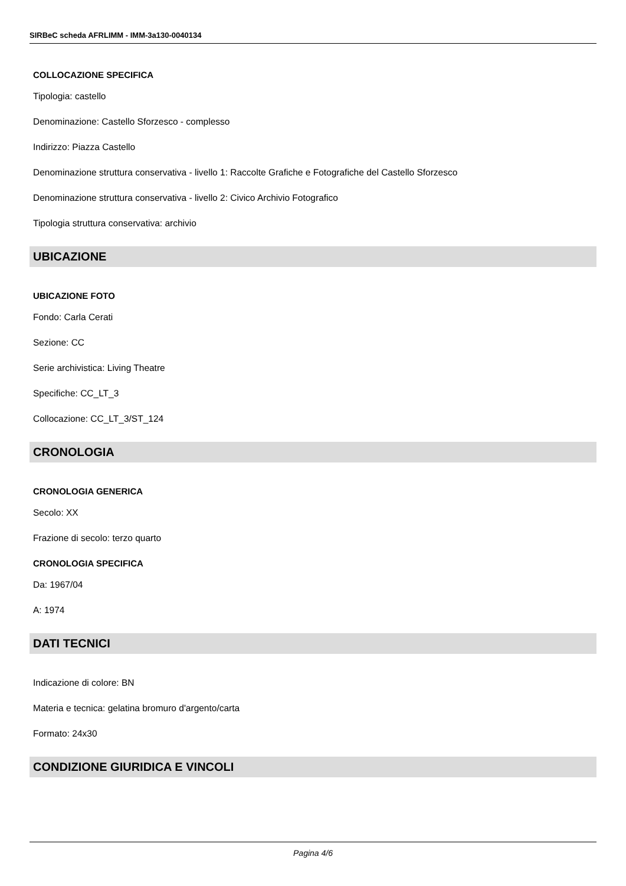SIRBeC scheda AFRLIMM - IMM-3a130-0040134
COLLOCAZIONE SPECIFICA
Tipologia: castello
Denominazione: Castello Sforzesco - complesso
Indirizzo: Piazza Castello
Denominazione struttura conservativa - livello 1: Raccolte Grafiche e Fotografiche del Castello Sforzesco
Denominazione struttura conservativa - livello 2: Civico Archivio Fotografico
Tipologia struttura conservativa: archivio
UBICAZIONE
UBICAZIONE FOTO
Fondo: Carla Cerati
Sezione: CC
Serie archivistica: Living Theatre
Specifiche: CC_LT_3
Collocazione: CC_LT_3/ST_124
CRONOLOGIA
CRONOLOGIA GENERICA
Secolo: XX
Frazione di secolo: terzo quarto
CRONOLOGIA SPECIFICA
Da: 1967/04
A: 1974
DATI TECNICI
Indicazione di colore: BN
Materia e tecnica: gelatina bromuro d'argento/carta
Formato: 24x30
CONDIZIONE GIURIDICA E VINCOLI
Pagina 4/6